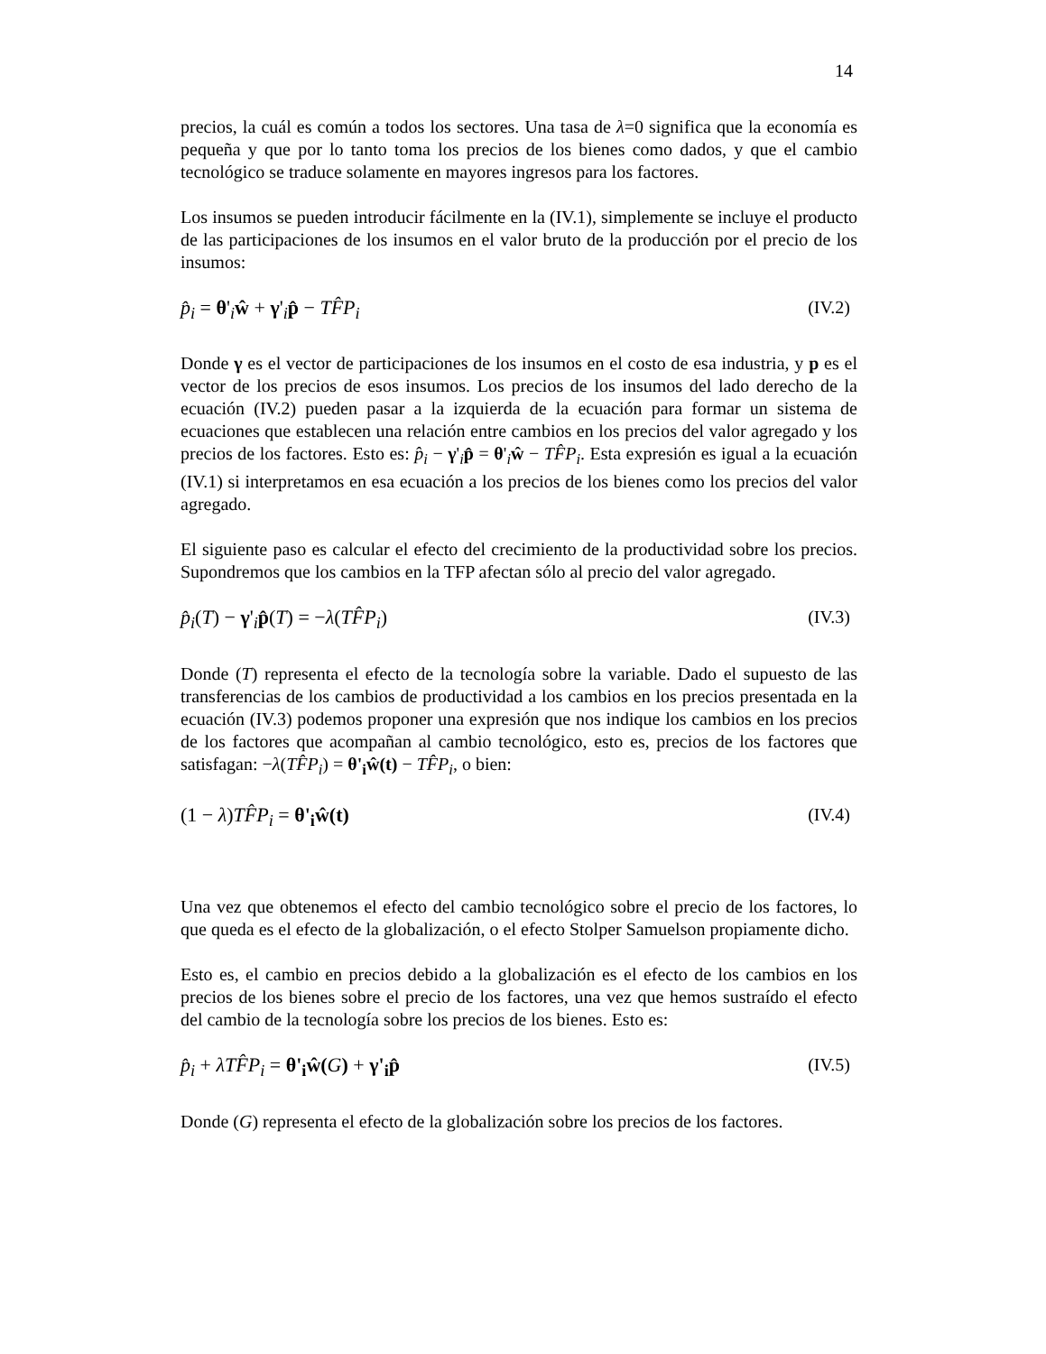14
precios, la cuál es común a todos los sectores. Una tasa de λ=0 significa que la economía es pequeña y que por lo tanto toma los precios de los bienes como dados, y que el cambio tecnológico se traduce solamente en mayores ingresos para los factores.
Los insumos se pueden introducir fácilmente en la (IV.1), simplemente se incluye el producto de las participaciones de los insumos en el valor bruto de la producción por el precio de los insumos:
p̂<sub>i</sub> = θ'<sub>i</sub>ŵ + γ'<sub>i</sub>p̂ − TF̂P<sub>i</sub> (IV.2)
Donde γ es el vector de participaciones de los insumos en el costo de esa industria, y p es el vector de los precios de esos insumos. Los precios de los insumos del lado derecho de la ecuación (IV.2) pueden pasar a la izquierda de la ecuación para formar un sistema de ecuaciones que establecen una relación entre cambios en los precios del valor agregado y los precios de los factores. Esto es: p̂<sub>i</sub> − γ'<sub>i</sub>p̂ = θ'<sub>i</sub>ŵ − TF̂P<sub>i</sub>. Esta expresión es igual a la ecuación (IV.1) si interpretamos en esa ecuación a los precios de los bienes como los precios del valor agregado.
El siguiente paso es calcular el efecto del crecimiento de la productividad sobre los precios. Supondremos que los cambios en la TFP afectan sólo al precio del valor agregado.
p̂<sub>i</sub>(T) − γ'<sub>i</sub>p̂(T) = −λ(TF̂P<sub>i</sub>) (IV.3)
Donde (T) representa el efecto de la tecnología sobre la variable. Dado el supuesto de las transferencias de los cambios de productividad a los cambios en los precios presentada en la ecuación (IV.3) podemos proponer una expresión que nos indique los cambios en los precios de los factores que acompañan al cambio tecnológico, esto es, precios de los factores que satisfagan: −λ(TF̂P<sub>i</sub>) = θ'<sub>i</sub>ŵ(t) − TF̂P<sub>i</sub>, o bien:
(1 − λ)TF̂P<sub>i</sub> = θ'<sub>i</sub>ŵ(t) (IV.4)
Una vez que obtenemos el efecto del cambio tecnológico sobre el precio de los factores, lo que queda es el efecto de la globalización, o el efecto Stolper Samuelson propiamente dicho.
Esto es, el cambio en precios debido a la globalización es el efecto de los cambios en los precios de los bienes sobre el precio de los factores, una vez que hemos sustraído el efecto del cambio de la tecnología sobre los precios de los bienes. Esto es:
p̂<sub>i</sub> + λTF̂P<sub>i</sub> = θ'<sub>i</sub>ŵ(G) + γ'<sub>i</sub>p̂ (IV.5)
Donde (G) representa el efecto de la globalización sobre los precios de los factores.